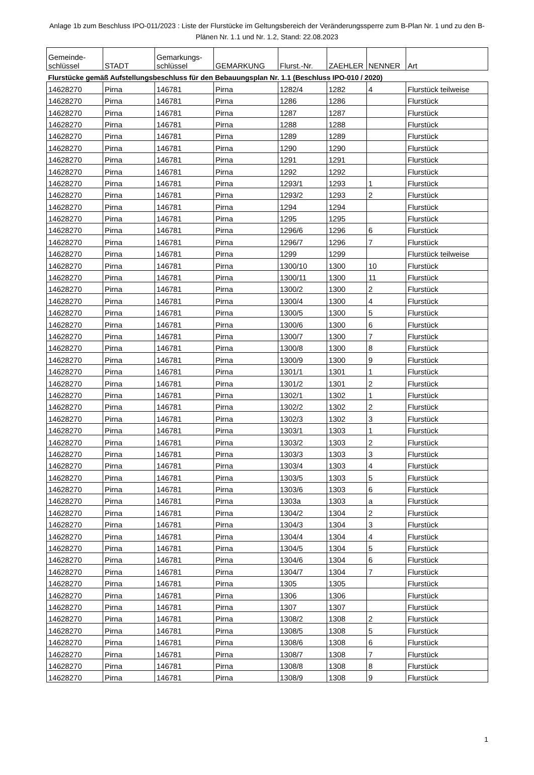Anlage 1b zum Beschluss IPO-011/2023 : Liste der Flurstücke im Geltungsbereich der Veränderungssperre zum B-Plan Nr. 1 und zu den B-Plänen Nr. 1.1 und Nr. 1.2, Stand: 22.08.2023
| Gemeinde- schlüssel | STADT | Gemarkungs- schlüssel | GEMARKUNG | Flurst.-Nr. | ZAEHLER | NENNER | Art |
| --- | --- | --- | --- | --- | --- | --- | --- |
| Flurstücke gemäß Aufstellungsbeschluss für den Bebauungsplan Nr. 1.1 (Beschluss IPO-010 / 2020) | | | | | | | |
| 14628270 | Pirna | 146781 | Pirna | 1282/4 | 1282 | 4 | Flurstück teilweise |
| 14628270 | Pirna | 146781 | Pirna | 1286 | 1286 | | Flurstück |
| 14628270 | Pirna | 146781 | Pirna | 1287 | 1287 | | Flurstück |
| 14628270 | Pirna | 146781 | Pirna | 1288 | 1288 | | Flurstück |
| 14628270 | Pirna | 146781 | Pirna | 1289 | 1289 | | Flurstück |
| 14628270 | Pirna | 146781 | Pirna | 1290 | 1290 | | Flurstück |
| 14628270 | Pirna | 146781 | Pirna | 1291 | 1291 | | Flurstück |
| 14628270 | Pirna | 146781 | Pirna | 1292 | 1292 | | Flurstück |
| 14628270 | Pirna | 146781 | Pirna | 1293/1 | 1293 | 1 | Flurstück |
| 14628270 | Pirna | 146781 | Pirna | 1293/2 | 1293 | 2 | Flurstück |
| 14628270 | Pirna | 146781 | Pirna | 1294 | 1294 | | Flurstück |
| 14628270 | Pirna | 146781 | Pirna | 1295 | 1295 | | Flurstück |
| 14628270 | Pirna | 146781 | Pirna | 1296/6 | 1296 | 6 | Flurstück |
| 14628270 | Pirna | 146781 | Pirna | 1296/7 | 1296 | 7 | Flurstück |
| 14628270 | Pirna | 146781 | Pirna | 1299 | 1299 | | Flurstück teilweise |
| 14628270 | Pirna | 146781 | Pirna | 1300/10 | 1300 | 10 | Flurstück |
| 14628270 | Pirna | 146781 | Pirna | 1300/11 | 1300 | 11 | Flurstück |
| 14628270 | Pirna | 146781 | Pirna | 1300/2 | 1300 | 2 | Flurstück |
| 14628270 | Pirna | 146781 | Pirna | 1300/4 | 1300 | 4 | Flurstück |
| 14628270 | Pirna | 146781 | Pirna | 1300/5 | 1300 | 5 | Flurstück |
| 14628270 | Pirna | 146781 | Pirna | 1300/6 | 1300 | 6 | Flurstück |
| 14628270 | Pirna | 146781 | Pirna | 1300/7 | 1300 | 7 | Flurstück |
| 14628270 | Pirna | 146781 | Pirna | 1300/8 | 1300 | 8 | Flurstück |
| 14628270 | Pirna | 146781 | Pirna | 1300/9 | 1300 | 9 | Flurstück |
| 14628270 | Pirna | 146781 | Pirna | 1301/1 | 1301 | 1 | Flurstück |
| 14628270 | Pirna | 146781 | Pirna | 1301/2 | 1301 | 2 | Flurstück |
| 14628270 | Pirna | 146781 | Pirna | 1302/1 | 1302 | 1 | Flurstück |
| 14628270 | Pirna | 146781 | Pirna | 1302/2 | 1302 | 2 | Flurstück |
| 14628270 | Pirna | 146781 | Pirna | 1302/3 | 1302 | 3 | Flurstück |
| 14628270 | Pirna | 146781 | Pirna | 1303/1 | 1303 | 1 | Flurstück |
| 14628270 | Pirna | 146781 | Pirna | 1303/2 | 1303 | 2 | Flurstück |
| 14628270 | Pirna | 146781 | Pirna | 1303/3 | 1303 | 3 | Flurstück |
| 14628270 | Pirna | 146781 | Pirna | 1303/4 | 1303 | 4 | Flurstück |
| 14628270 | Pirna | 146781 | Pirna | 1303/5 | 1303 | 5 | Flurstück |
| 14628270 | Pirna | 146781 | Pirna | 1303/6 | 1303 | 6 | Flurstück |
| 14628270 | Pirna | 146781 | Pirna | 1303a | 1303 | a | Flurstück |
| 14628270 | Pirna | 146781 | Pirna | 1304/2 | 1304 | 2 | Flurstück |
| 14628270 | Pirna | 146781 | Pirna | 1304/3 | 1304 | 3 | Flurstück |
| 14628270 | Pirna | 146781 | Pirna | 1304/4 | 1304 | 4 | Flurstück |
| 14628270 | Pirna | 146781 | Pirna | 1304/5 | 1304 | 5 | Flurstück |
| 14628270 | Pirna | 146781 | Pirna | 1304/6 | 1304 | 6 | Flurstück |
| 14628270 | Pirna | 146781 | Pirna | 1304/7 | 1304 | 7 | Flurstück |
| 14628270 | Pirna | 146781 | Pirna | 1305 | 1305 | | Flurstück |
| 14628270 | Pirna | 146781 | Pirna | 1306 | 1306 | | Flurstück |
| 14628270 | Pirna | 146781 | Pirna | 1307 | 1307 | | Flurstück |
| 14628270 | Pirna | 146781 | Pirna | 1308/2 | 1308 | 2 | Flurstück |
| 14628270 | Pirna | 146781 | Pirna | 1308/5 | 1308 | 5 | Flurstück |
| 14628270 | Pirna | 146781 | Pirna | 1308/6 | 1308 | 6 | Flurstück |
| 14628270 | Pirna | 146781 | Pirna | 1308/7 | 1308 | 7 | Flurstück |
| 14628270 | Pirna | 146781 | Pirna | 1308/8 | 1308 | 8 | Flurstück |
| 14628270 | Pirna | 146781 | Pirna | 1308/9 | 1308 | 9 | Flurstück |
1